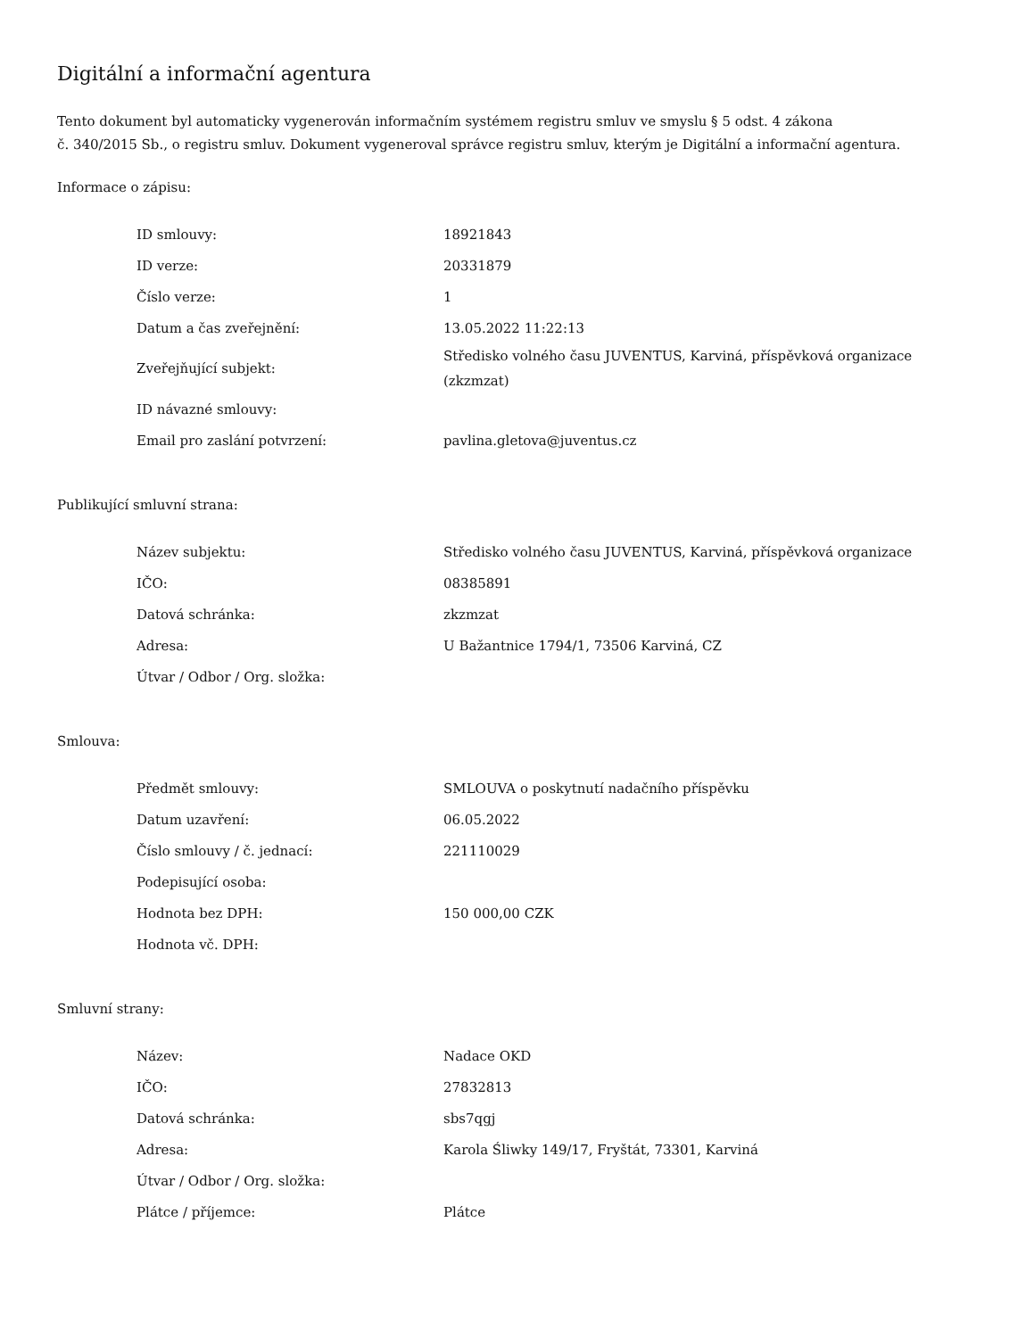Digitální a informační agentura
Tento dokument byl automaticky vygenerován informačním systémem registru smluv ve smyslu § 5 odst. 4 zákona
č. 340/2015 Sb., o registru smluv. Dokument vygeneroval správce registru smluv, kterým je Digitální a informační agentura.
Informace o zápisu:
| ID smlouvy: | 18921843 |
| ID verze: | 20331879 |
| Číslo verze: | 1 |
| Datum a čas zveřejnění: | 13.05.2022 11:22:13 |
| Zveřejňující subjekt: | Středisko volného času JUVENTUS, Karviná, příspěvková organizace (zkzmzat) |
| ID návazné smlouvy: | |
| Email pro zaslání potvrzení: | pavlina.gletova@juventus.cz |
Publikující smluvní strana:
| Název subjektu: | Středisko volného času JUVENTUS, Karviná, příspěvková organizace |
| IČO: | 08385891 |
| Datová schránka: | zkzmzat |
| Adresa: | U Bažantnice 1794/1, 73506 Karviná, CZ |
| Útvar / Odbor / Org. složka: | |
Smlouva:
| Předmět smlouvy: | SMLOUVA o poskytnutí nadačního příspěvku |
| Datum uzavření: | 06.05.2022 |
| Číslo smlouvy / č. jednací: | 221110029 |
| Podepisující osoba: | |
| Hodnota bez DPH: | 150 000,00 CZK |
| Hodnota vč. DPH: | |
Smluvní strany:
| Název: | Nadace OKD |
| IČO: | 27832813 |
| Datová schránka: | sbs7qgj |
| Adresa: | Karola Śliwky 149/17, Fryštát, 73301, Karviná |
| Útvar / Odbor / Org. složka: | |
| Plátce / příjemce: | Plátce |